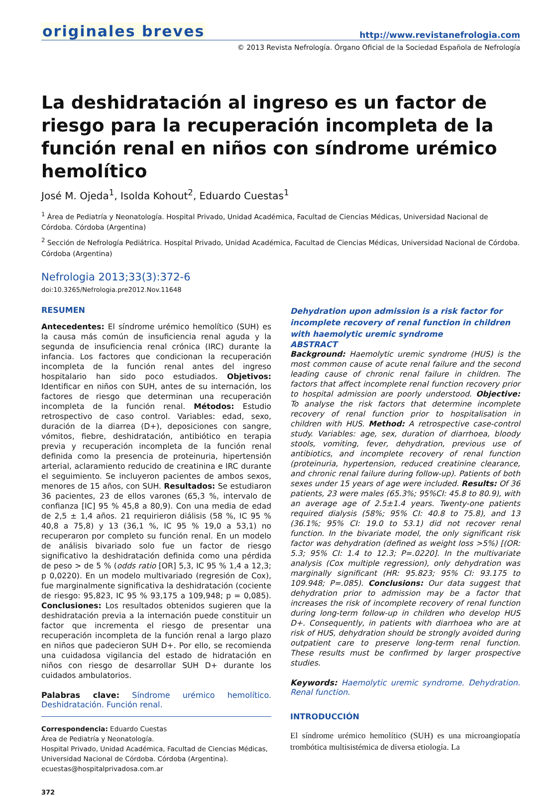originales breves
http://www.revistanefrologia.com
© 2013 Revista Nefrología. Órgano Oficial de la Sociedad Española de Nefrología
La deshidratación al ingreso es un factor de riesgo para la recuperación incompleta de la función renal en niños con síndrome urémico hemolítico
José M. Ojeda<sup>1</sup>, Isolda Kohout<sup>2</sup>, Eduardo Cuestas<sup>1</sup>
<sup>1</sup> Área de Pediatría y Neonatología. Hospital Privado, Unidad Académica, Facultad de Ciencias Médicas, Universidad Nacional de Córdoba. Córdoba (Argentina)
<sup>2</sup> Sección de Nefrología Pediátrica. Hospital Privado, Unidad Académica, Facultad de Ciencias Médicas, Universidad Nacional de Córdoba. Córdoba (Argentina)
Nefrologia 2013;33(3):372-6
doi:10.3265/Nefrologia.pre2012.Nov.11648
RESUMEN
Antecedentes: El síndrome urémico hemolítico (SUH) es la causa más común de insuficiencia renal aguda y la segunda de insuficiencia renal crónica (IRC) durante la infancia. Los factores que condicionan la recuperación incompleta de la función renal antes del ingreso hospitalario han sido poco estudiados. Objetivos: Identificar en niños con SUH, antes de su internación, los factores de riesgo que determinan una recuperación incompleta de la función renal. Métodos: Estudio retrospectivo de caso control. Variables: edad, sexo, duración de la diarrea (D+), deposiciones con sangre, vómitos, fiebre, deshidratación, antibiótico en terapia previa y recuperación incompleta de la función renal definida como la presencia de proteinuria, hipertensión arterial, aclaramiento reducido de creatinina e IRC durante el seguimiento. Se incluyeron pacientes de ambos sexos, menores de 15 años, con SUH. Resultados: Se estudiaron 36 pacientes, 23 de ellos varones (65,3 %, intervalo de confianza [IC] 95 % 45,8 a 80,9). Con una media de edad de 2,5 ± 1,4 años. 21 requirieron diálisis (58 %, IC 95 % 40,8 a 75,8) y 13 (36,1 %, IC 95 % 19,0 a 53,1) no recuperaron por completo su función renal. En un modelo de análisis bivariado solo fue un factor de riesgo significativo la deshidratación definida como una pérdida de peso > de 5 % (odds ratio [OR] 5,3, IC 95 % 1,4 a 12,3; p 0,0220). En un modelo multivariado (regresión de Cox), fue marginalmente significativa la deshidratación (cociente de riesgo: 95,823, IC 95 % 93,175 a 109,948; p = 0,085). Conclusiones: Los resultados obtenidos sugieren que la deshidratación previa a la internación puede constituir un factor que incrementa el riesgo de presentar una recuperación incompleta de la función renal a largo plazo en niños que padecieron SUH D+. Por ello, se recomienda una cuidadosa vigilancia del estado de hidratación en niños con riesgo de desarrollar SUH D+ durante los cuidados ambulatorios.
Palabras clave: Síndrome urémico hemolítico. Deshidratación. Función renal.
Correspondencia: Eduardo Cuestas
Área de Pediatría y Neonatología.
Hospital Privado, Unidad Académica, Facultad de Ciencias Médicas,
Universidad Nacional de Córdoba. Córdoba (Argentina).
ecuestas@hospitalprivadosa.com.ar
372
Dehydration upon admission is a risk factor for incomplete recovery of renal function in children with haemolytic uremic syndrome
ABSTRACT
Background: Haemolytic uremic syndrome (HUS) is the most common cause of acute renal failure and the second leading cause of chronic renal failure in children. The factors that affect incomplete renal function recovery prior to hospital admission are poorly understood. Objective: To analyse the risk factors that determine incomplete recovery of renal function prior to hospitalisation in children with HUS. Method: A retrospective case-control study. Variables: age, sex, duration of diarrhoea, bloody stools, vomiting, fever, dehydration, previous use of antibiotics, and incomplete recovery of renal function (proteinuria, hypertension, reduced creatinine clearance, and chronic renal failure during follow-up). Patients of both sexes under 15 years of age were included. Results: Of 36 patients, 23 were males (65.3%; 95%CI: 45.8 to 80.9), with an average age of 2.5±1.4 years. Twenty-one patients required dialysis (58%; 95% CI: 40.8 to 75.8), and 13 (36.1%; 95% CI: 19.0 to 53.1) did not recover renal function. In the bivariate model, the only significant risk factor was dehydration (defined as weight loss >5%) [(OR: 5.3; 95% CI: 1.4 to 12.3; P=.0220]. In the multivariate analysis (Cox multiple regression), only dehydration was marginally significant (HR: 95.823; 95% CI: 93.175 to 109.948; P=.085). Conclusions: Our data suggest that dehydration prior to admission may be a factor that increases the risk of incomplete recovery of renal function during long-term follow-up in children who develop HUS D+. Consequently, in patients with diarrhoea who are at risk of HUS, dehydration should be strongly avoided during outpatient care to preserve long-term renal function. These results must be confirmed by larger prospective studies.
Keywords: Haemolytic uremic syndrome. Dehydration. Renal function.
INTRODUCCIÓN
El síndrome urémico hemolítico (SUH) es una microangiopatía trombótica multisistémica de diversa etiología. La